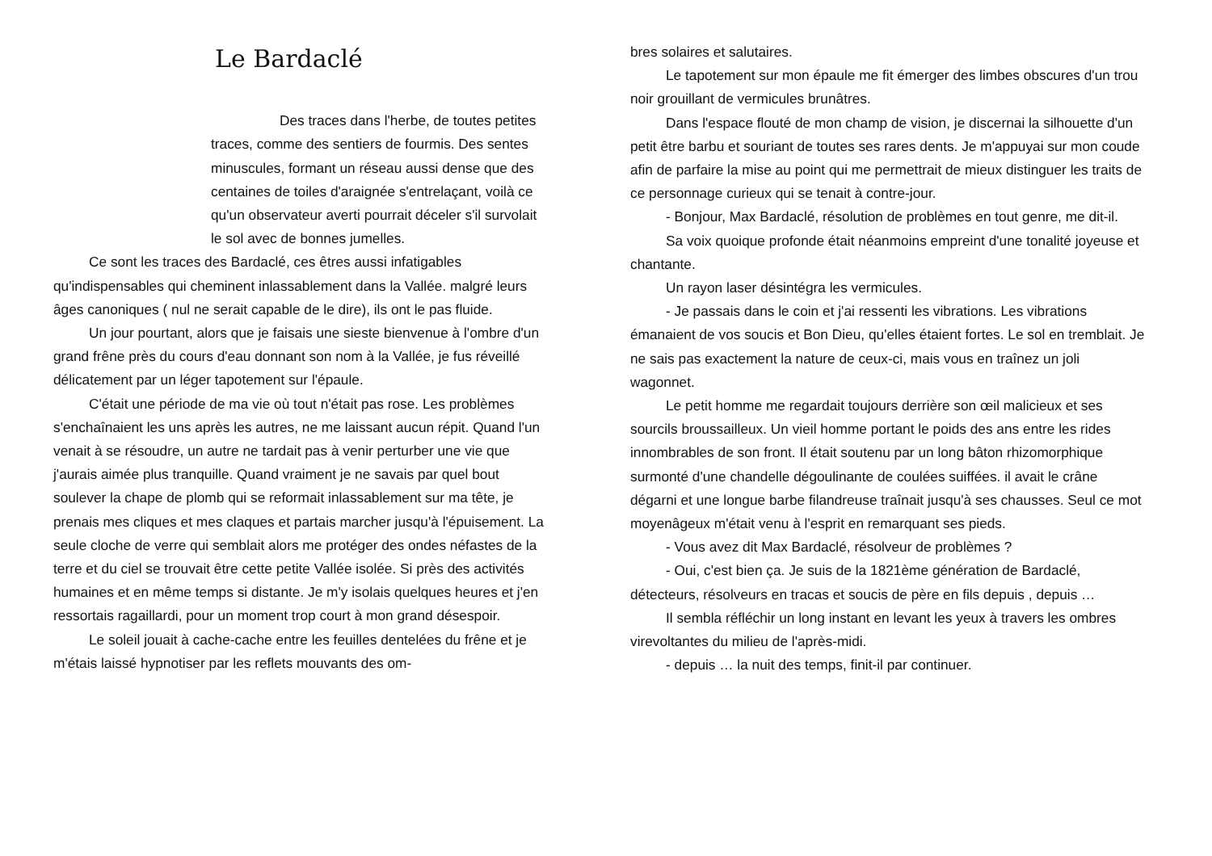Le Bardaclé
Des traces dans l'herbe, de toutes petites traces, comme des sentiers de fourmis. Des sentes minuscules, formant un réseau aussi dense que des centaines de toiles d'araignée s'entrelaçant, voilà ce qu'un observateur averti pourrait déceler s'il survolait le sol avec de bonnes jumelles.
Ce sont les traces des Bardaclé, ces êtres aussi infatigables qu'indispensables qui cheminent inlassablement dans la Vallée. malgré leurs âges canoniques ( nul ne serait capable de le dire), ils ont le pas fluide.
Un jour pourtant, alors que je faisais une sieste bienvenue à l'ombre d'un grand frêne près du cours d'eau donnant son nom à la Vallée, je fus réveillé délicatement par un léger tapotement sur l'épaule.
C'était une période de ma vie où tout n'était pas rose. Les problèmes s'enchaînaient les uns après les autres, ne me laissant aucun répit. Quand l'un venait à se résoudre, un autre ne tardait pas à venir perturber une vie que j'aurais aimée plus tranquille. Quand vraiment je ne savais par quel bout soulever la chape de plomb qui se reformait inlassablement sur ma tête, je prenais mes cliques et mes claques et partais marcher jusqu'à l'épuisement. La seule cloche de verre qui semblait alors me protéger des ondes néfastes de la terre et du ciel se trouvait être cette petite Vallée isolée. Si près des activités humaines et en même temps si distante. Je m'y isolais quelques heures et j'en ressortais ragaillardi, pour un moment trop court à mon grand désespoir.
Le soleil jouait à cache-cache entre les feuilles dentelées du frêne et je m'étais laissé hypnotiser par les reflets mouvants des om-
bres solaires et salutaires.
Le tapotement sur mon épaule me fit émerger des limbes obscures d'un trou noir grouillant de vermicules brunâtres.
Dans l'espace flouté de mon champ de vision, je discernai la silhouette d'un petit être barbu et souriant de toutes ses rares dents. Je m'appuyai sur mon coude afin de parfaire la mise au point qui me permettrait de mieux distinguer les traits de ce personnage curieux qui se tenait à contre-jour.
- Bonjour, Max Bardaclé, résolution de problèmes en tout genre, me dit-il.
Sa voix quoique profonde était néanmoins empreint d'une tonalité joyeuse et chantante.
Un rayon laser désintégra les vermicules.
- Je passais dans le coin et j'ai ressenti les vibrations. Les vibrations émanaient de vos soucis et Bon Dieu, qu'elles étaient fortes. Le sol en tremblait. Je ne sais pas exactement la nature de ceux-ci, mais vous en traînez un joli wagonnet.
Le petit homme me regardait toujours derrière son œil malicieux et ses sourcils broussailleux. Un vieil homme portant le poids des ans entre les rides innombrables de son front. Il était soutenu par un long bâton rhizomorphique surmonté d'une chandelle dégoulinante de coulées suiffées. il avait le crâne dégarni et une longue barbe filandreuse traînait jusqu'à ses chausses. Seul ce mot moyenâgeux m'était venu à l'esprit en remarquant ses pieds.
- Vous avez dit Max Bardaclé, résolveur de problèmes ?
- Oui, c'est bien ça. Je suis de la 1821ème génération de Bardaclé, détecteurs, résolveurs en tracas et soucis de père en fils depuis , depuis …
Il sembla réfléchir un long instant en levant les yeux à travers les ombres virevoltantes du milieu de l'après-midi.
- depuis … la nuit des temps, finit-il par continuer.